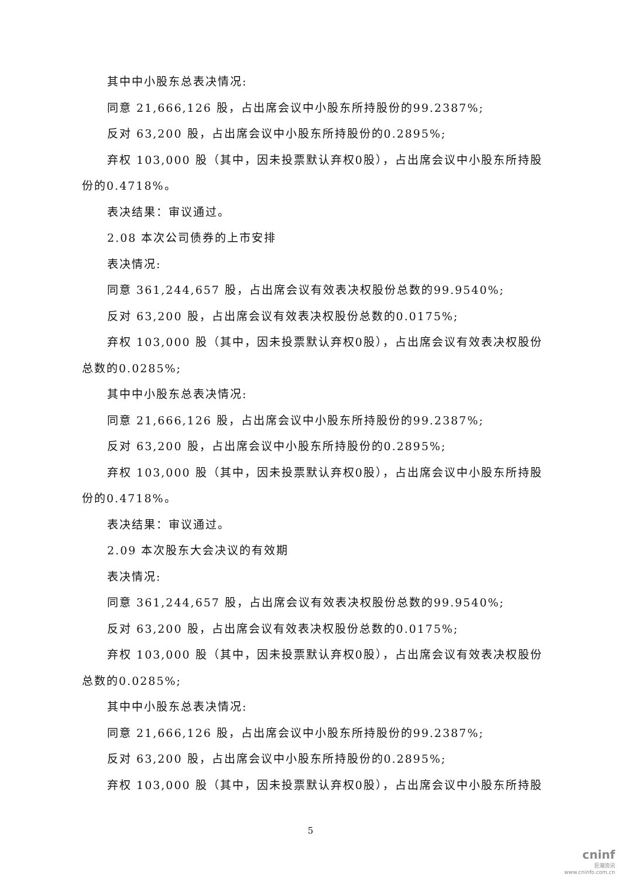其中中小股东总表决情况:
同意 21,666,126 股，占出席会议中小股东所持股份的99.2387%;
反对 63,200 股，占出席会议中小股东所持股份的0.2895%;
弃权 103,000 股（其中，因未投票默认弃权0股），占出席会议中小股东所持股份的0.4718%。
表决结果：审议通过。
2.08 本次公司债券的上市安排
表决情况:
同意 361,244,657 股，占出席会议有效表决权股份总数的99.9540%;
反对 63,200 股，占出席会议有效表决权股份总数的0.0175%;
弃权 103,000 股（其中，因未投票默认弃权0股），占出席会议有效表决权股份总数的0.0285%;
其中中小股东总表决情况:
同意 21,666,126 股，占出席会议中小股东所持股份的99.2387%;
反对 63,200 股，占出席会议中小股东所持股份的0.2895%;
弃权 103,000 股（其中，因未投票默认弃权0股），占出席会议中小股东所持股份的0.4718%。
表决结果：审议通过。
2.09 本次股东大会决议的有效期
表决情况:
同意 361,244,657 股，占出席会议有效表决权股份总数的99.9540%;
反对 63,200 股，占出席会议有效表决权股份总数的0.0175%;
弃权 103,000 股（其中，因未投票默认弃权0股），占出席会议有效表决权股份总数的0.0285%;
其中中小股东总表决情况:
同意 21,666,126 股，占出席会议中小股东所持股份的99.2387%;
反对 63,200 股，占出席会议中小股东所持股份的0.2895%;
弃权 103,000 股（其中，因未投票默认弃权0股），占出席会议中小股东所持股
5
cninf
巨潮资讯
www.cninfo.com.cn